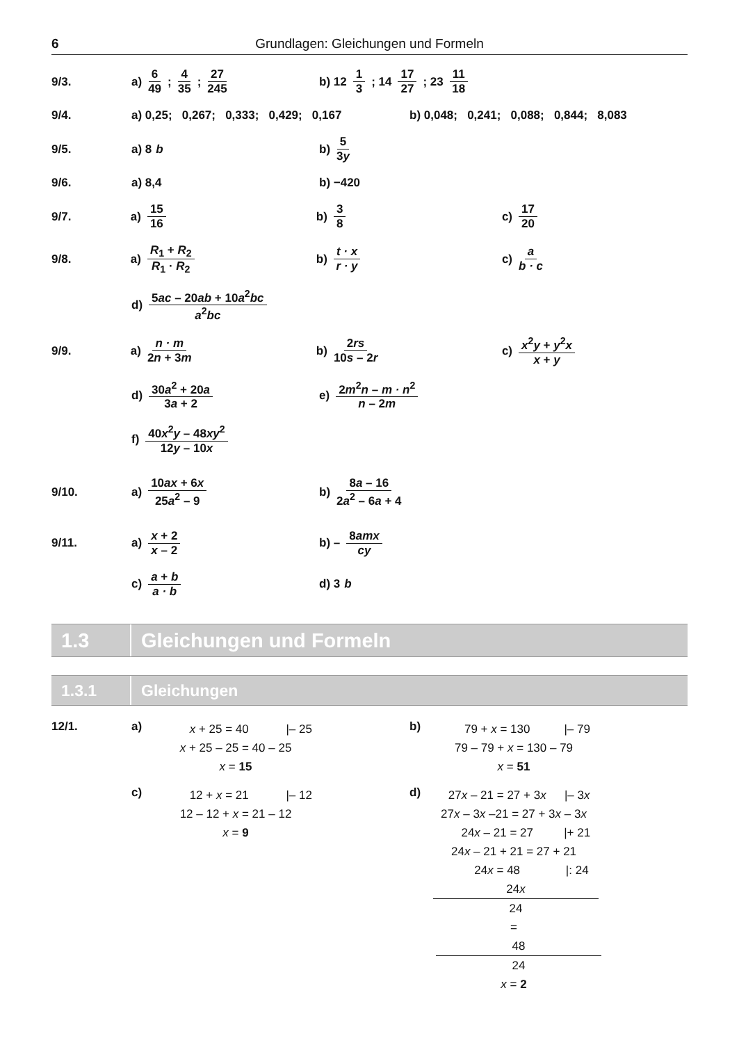6 Grundlagen: Gleichungen und Formeln
9/3. a) 6 49; 4 35; 27 245 b) 12 1 3; 14 17 27; 23 11 18
9/4.
a) 0,25; 0,267; 0,333; 0,429; 0,167
b) 0,048; 0,241; 0,088; 0,844; 8,083
9/5. a) 8 b b) 5 3y
9/6. a) 8,4 b) −420
9/7. a) 15 16 b) 3 8 c) 17 20
9/8. a) R<sub>1</sub> + R<sub>2</sub> R<sub>1</sub> · R<sub>2</sub> b) t · x r · y c) a b · c
d) 5ac – 20ab + 10a<sup>2</sup>bc a<sup>2</sup>bc
9/9. a) n · m 2n + 3m b) 2rs 10s – 2r c) x<sup>2</sup>y + y<sup>2</sup>x x + y
d) 30a<sup>2</sup> + 20a 3a + 2 e) 2m<sup>2</sup>n – m · n<sup>2</sup> n – 2m
f) 40x<sup>2</sup>y – 48xy<sup>2</sup> 12y – 10x
9/10. a) 10ax + 6x 25a<sup>2</sup> – 9 b) 8a – 16 2a<sup>2</sup> – 6a + 4
9/11. a) x + 2 x – 2 b) – 8amx cy
c) a + b a · b d) 3 b
1.3 Gleichungen und Formeln
1.3.1 Gleichungen
12/1. a)
x + 25 = 40 |– 25
x + 25 – 25 = 40 – 25
x = 15
c)
12 + x = 21 |– 12
12 – 12 + x = 21 – 12
x = 9
b)
79 + x = 130 |– 79
79 – 79 + x = 130 – 79
x = 51
d)
27x – 21 = 27 + 3x |– 3x
27x – 3x –21 = 27 + 3x – 3x
24x – 21 = 27 |+ 21
24x – 21 + 21 = 27 + 21
24x = 48 |: 24
24x 24 = 48 24
x = 2